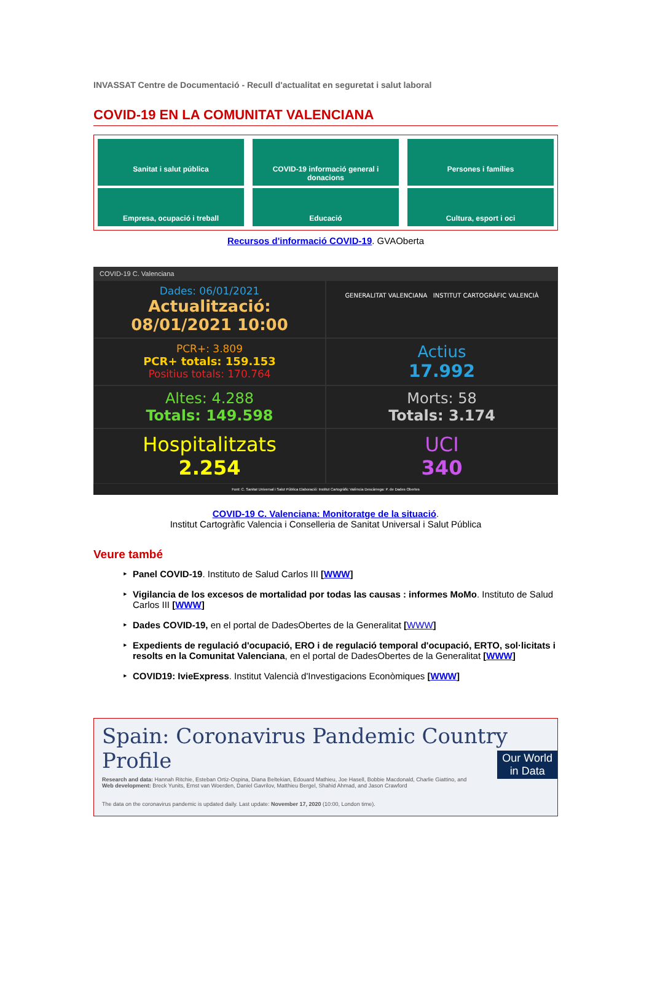INVASSAT Centre de Documentació - Recull d'actualitat en seguretat i salut laboral
COVID-19 EN LA COMUNITAT VALENCIANA
Sanitat i salut pública
COVID-19 informació general i donacions
Persones i famílies
Empresa, ocupació i treball
Educació
Cultura, esport i oci
Recursos d'informació COVID-19. GVAOberta
COVID-19 C. Valenciana
Dades: 06/01/2021
Actualització: 08/01/2021 10:00
GENERALITAT VALENCIANA INSTITUT CARTOGRÀFIC VALENCIÀ
PCR+: 3.809
PCR+ totals: 159.153
Positius totals: 170.764
Actius
17.992
Altes: 4.288
Totals: 149.598
Morts: 58
Totals: 3.174
Hospitalitzats
2.254
UCI
340
Font: C. Sanitat Universal i Salut Pública Elaboració: Institut Cartogràfic València Descàrrega: P. de Dades Obertes
COVID-19 C. Valenciana: Monitoratge de la situació.
Institut Cartogràfic Valencia i Conselleria de Sanitat Universal i Salut Pública
Veure també
Panel COVID-19. Instituto de Salud Carlos III [WWW]
Vigilancia de los excesos de mortalidad por todas las causas : informes MoMo. Instituto de Salud Carlos III [WWW]
Dades COVID-19, en el portal de DadesObertes de la Generalitat [WWW]
Expedients de regulació d'ocupació, ERO i de regulació temporal d'ocupació, ERTO, sol·licitats i resolts en la Comunitat Valenciana, en el portal de DadesObertes de la Generalitat [WWW]
COVID19: IvieExpress. Institut Valencià d'Investigacions Econòmiques [WWW]
Spain: Coronavirus Pandemic Country Profile
Research and data: Hannah Ritchie, Esteban Ortiz-Ospina, Diana Beltekian, Edouard Mathieu, Joe Hasell, Bobbie Macdonald, Charlie Giattino, and
Web development: Breck Yunits, Ernst van Woerden, Daniel Gavrilov, Matthieu Bergel, Shahid Ahmad, and Jason Crawford
The data on the coronavirus pandemic is updated daily. Last update: November 17, 2020 (10:00, London time).
Our World
in Data